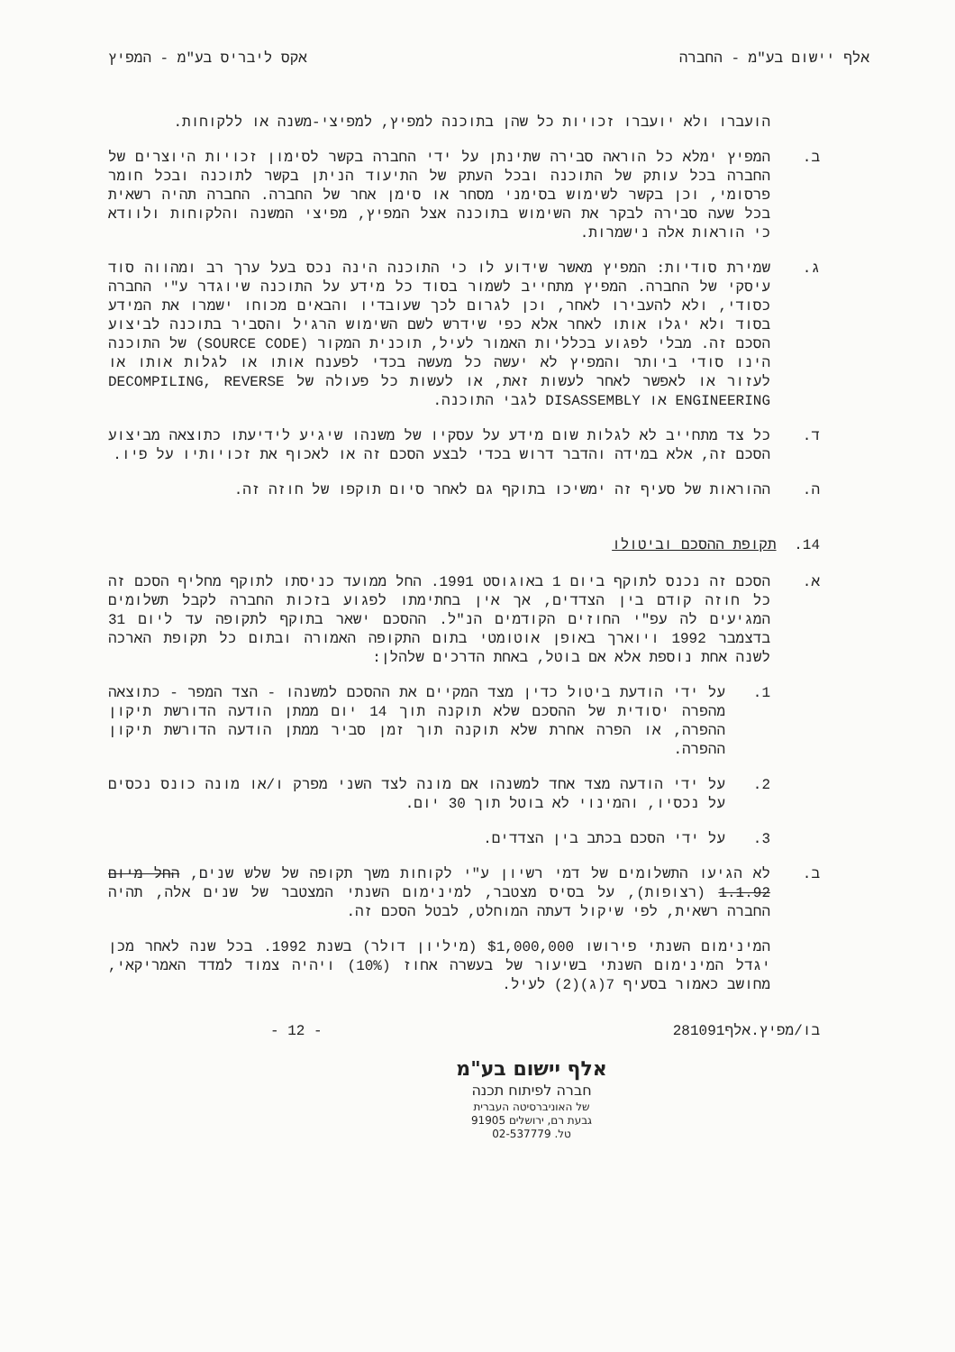אלף יישום בע"מ - החברה אקס ליבריס בע"מ - המפיץ
הועברו ולא יועברו זכויות כל שהן בתוכנה למפיץ, למפיצי-משנה או ללקוחות.
ב. המפיץ ימלא כל הוראה סבירה שתינתן על ידי החברה בקשר לסימון זכויות היוצרים של החברה בכל עותק של התוכנה ובכל העתק של התיעוד הניתן בקשר לתוכנה ובכל חומר פרסומי, וכן בקשר לשימוש בסימני מסחר או סימן אחר של החברה. החברה תהיה רשאית בכל שעה סבירה לבקר את השימוש בתוכנה אצל המפיץ, מפיצי המשנה והלקוחות ולוודא כי הוראות אלה נישמרות.
ג. שמירת סודיות: המפיץ מאשר שידוע לו כי התוכנה הינה נכס בעל ערך רב ומהווה סוד עיסקי של החברה. המפיץ מתחייב לשמור בסוד כל מידע על התוכנה שיוגדר ע"י החברה כסודי, ולא להעבירו לאחר, וכן לגרום לכך שעובדיו והבאים מכוחו ישמרו את המידע בסוד ולא יגלו אותו לאחר אלא כפי שידרש לשם השימוש הרגיל והסביר בתוכנה לביצוע הסכם זה. מבלי לפגוע בכלליות האמור לעיל, תוכנית המקור (SOURCE CODE) של התוכנה הינו סודי ביותר והמפיץ לא יעשה כל מעשה בכדי לפענח אותו או לגלות אותו או לעזור או לאפשר לאחר לעשות זאת, או לעשות כל פעולה של DECOMPILING, REVERSE ENGINEERING או DISASSEMBLY לגבי התוכנה.
ד. כל צד מתחייב לא לגלות שום מידע על עסקיו של משנהו שיגיע לידיעתו כתוצאה מביצוע הסכם זה, אלא במידה והדבר דרוש בכדי לבצע הסכם זה או לאכוף את זכויותיו על פיו.
ה. ההוראות של סעיף זה ימשיכו בתוקף גם לאחר סיום תוקפו של חוזה זה.
14. תקופת ההסכם וביטולו
א. הסכם זה נכנס לתוקף ביום 1 באוגוסט 1991. החל ממועד כניסתו לתוקף מחליף הסכם זה כל חוזה קודם בין הצדדים, אך אין בחתימתו לפגוע בזכות החברה לקבל תשלומים המגיעים לה עפ"י החוזים הקודמים הנ"ל. ההסכם ישאר בתוקף לתקופה עד ליום 31 בדצמבר 1992 ויוארך באופן אוטומטי בתום התקופה האמורה ובתום כל תקופת הארכה לשנה אחת נוספת אלא אם בוטל, באחת הדרכים שלהלן:
1. על ידי הודעת ביטול כדין מצד המקיים את ההסכם למשנהו - הצד המפר - כתוצאה מהפרה יסודית של ההסכם שלא תוקנה תוך 14 יום ממתן הודעה הדורשת תיקון ההפרה, או הפרה אחרת שלא תוקנה תוך זמן סביר ממתן הודעה הדורשת תיקון ההפרה.
2. על ידי הודעה מצד אחד למשנהו אם מונה לצד השני מפרק ו/או מונה כונס נכסים על נכסיו, והמינוי לא בוטל תוך 30 יום.
3. על ידי הסכם בכתב בין הצדדים.
ב. לא הגיעו התשלומים של דמי רשיון ע"י לקוחות משך תקופה של שלש שנים, החל מיום 1.1.92 (רצופות), על בסיס מצטבר, למינימום השנתי המצטבר של שנים אלה, תהיה החברה רשאית, לפי שיקול דעתה המוחלט, לבטל הסכם זה.
המינימום השנתי פירושו $1,000,000 (מיליון דולר) בשנת 1992. בכל שנה לאחר מכן יגדל המינימום השנתי בשיעור של בעשרה אחוז (10%) ויהיה צמוד למדד האמריקאי, מחושב כאמור בסעיף 7(ג)(2) לעיל.
בו/מפיץ.אלף281091 - 12 -
אלף יישום בע"מ
חברה לפיתוח תכנה
של האוניברסיטה העברית
גבעת רם, ירושלים 91905
טל. 02-537779